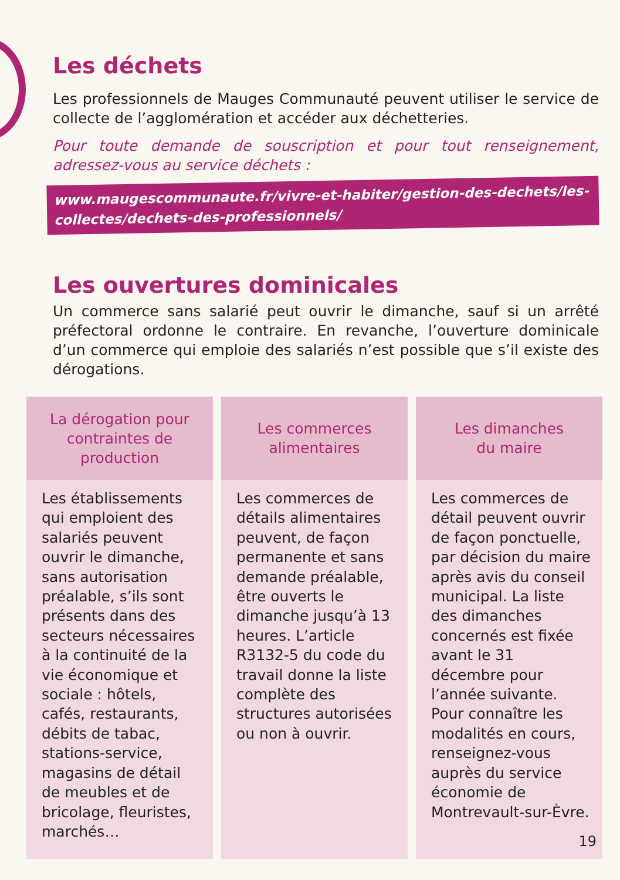Les déchets
Les professionnels de Mauges Communauté peuvent utiliser le service de collecte de l’agglomération et accéder aux déchetteries.
Pour toute demande de souscription et pour tout renseignement, adressez-vous au service déchets :
www.maugescommunaute.fr/vivre-et-habiter/gestion-des-dechets/les-collectes/dechets-des-professionnels/
Les ouvertures dominicales
Un commerce sans salarié peut ouvrir le dimanche, sauf si un arrêté préfectoral ordonne le contraire. En revanche, l’ouverture dominicale d’un commerce qui emploie des salariés n’est possible que s’il existe des dérogations.
| La dérogation pour contraintes de production | Les commerces alimentaires | Les dimanches du maire |
| --- | --- | --- |
| Les établissements qui emploient des salariés peuvent ouvrir le dimanche, sans autorisation préalable, s’ils sont présents dans des secteurs nécessaires à la continuité de la vie économique et sociale : hôtels, cafés, restaurants, débits de tabac, stations-service, magasins de détail de meubles et de bricolage, fleuristes, marchés… | Les commerces de détails alimentaires peuvent, de façon permanente et sans demande préalable, être ouverts le dimanche jusqu’à 13 heures. L’article R3132-5 du code du travail donne la liste complète des structures autorisées ou non à ouvrir. | Les commerces de détail peuvent ouvrir de façon ponctuelle, par décision du maire après avis du conseil municipal. La liste des dimanches concernés est fixée avant le 31 décembre pour l’année suivante. Pour connaître les modalités en cours, renseignez-vous auprès du service économie de Montrevault-sur-Èvre. |
19